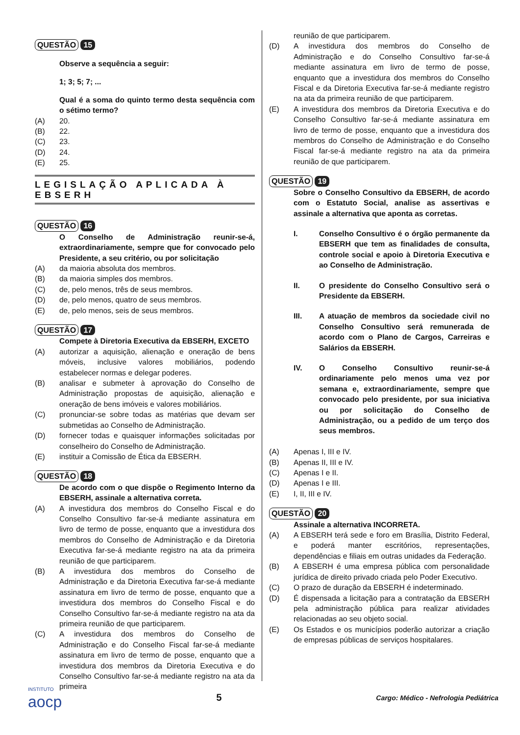QUESTÃO
15
Observe a sequência a seguir:
1; 3; 5; 7; ...
Qual é a soma do quinto termo desta sequência com o sétimo termo?
(A) 20.
(B) 22.
(C) 23.
(D) 24.
(E) 25.
LEGISLAÇÃO APLICADA À EBSERH
QUESTÃO
16
O Conselho de Administração reunir-se-á, extraordinariamente, sempre que for convocado pelo Presidente, a seu critério, ou por solicitação
(A) da maioria absoluta dos membros.
(B) da maioria simples dos membros.
(C) de, pelo menos, três de seus membros.
(D) de, pelo menos, quatro de seus membros.
(E) de, pelo menos, seis de seus membros.
QUESTÃO
17
Compete à Diretoria Executiva da EBSERH, EXCETO
(A) autorizar a aquisição, alienação e oneração de bens móveis, inclusive valores mobiliários, podendo estabelecer normas e delegar poderes.
(B) analisar e submeter à aprovação do Conselho de Administração propostas de aquisição, alienação e oneração de bens imóveis e valores mobiliários.
(C) pronunciar-se sobre todas as matérias que devam ser submetidas ao Conselho de Administração.
(D) fornecer todas e quaisquer informações solicitadas por conselheiro do Conselho de Administração.
(E) instituir a Comissão de Ética da EBSERH.
QUESTÃO
18
De acordo com o que dispõe o Regimento Interno da EBSERH, assinale a alternativa correta.
(A) A investidura dos membros do Conselho Fiscal e do Conselho Consultivo far-se-á mediante assinatura em livro de termo de posse, enquanto que a investidura dos membros do Conselho de Administração e da Diretoria Executiva far-se-á mediante registro na ata da primeira reunião de que participarem.
(B) A investidura dos membros do Conselho de Administração e da Diretoria Executiva far-se-á mediante assinatura em livro de termo de posse, enquanto que a investidura dos membros do Conselho Fiscal e do Conselho Consultivo far-se-á mediante registro na ata da primeira reunião de que participarem.
(C) A investidura dos membros do Conselho de Administração e do Conselho Fiscal far-se-á mediante assinatura em livro de termo de posse, enquanto que a investidura dos membros da Diretoria Executiva e do Conselho Consultivo far-se-á mediante registro na ata da primeira
reunião de que participarem.
(D) A investidura dos membros do Conselho de Administração e do Conselho Consultivo far-se-á mediante assinatura em livro de termo de posse, enquanto que a investidura dos membros do Conselho Fiscal e da Diretoria Executiva far-se-á mediante registro na ata da primeira reunião de que participarem.
(E) A investidura dos membros da Diretoria Executiva e do Conselho Consultivo far-se-á mediante assinatura em livro de termo de posse, enquanto que a investidura dos membros do Conselho de Administração e do Conselho Fiscal far-se-á mediante registro na ata da primeira reunião de que participarem.
QUESTÃO
19
Sobre o Conselho Consultivo da EBSERH, de acordo com o Estatuto Social, analise as assertivas e assinale a alternativa que aponta as corretas.
I. Conselho Consultivo é o órgão permanente da EBSERH que tem as finalidades de consulta, controle social e apoio à Diretoria Executiva e ao Conselho de Administração.
II. O presidente do Conselho Consultivo será o Presidente da EBSERH.
III. A atuação de membros da sociedade civil no Conselho Consultivo será remunerada de acordo com o Plano de Cargos, Carreiras e Salários da EBSERH.
IV. O Conselho Consultivo reunir-se-á ordinariamente pelo menos uma vez por semana e, extraordinariamente, sempre que convocado pelo presidente, por sua iniciativa ou por solicitação do Conselho de Administração, ou a pedido de um terço dos seus membros.
(A) Apenas I, III e IV.
(B) Apenas II, III e IV.
(C) Apenas I e II.
(D) Apenas I e III.
(E) I, II, III e IV.
QUESTÃO
20
Assinale a alternativa INCORRETA.
(A) A EBSERH terá sede e foro em Brasília, Distrito Federal, e poderá manter escritórios, representações, dependências e filiais em outras unidades da Federação.
(B) A EBSERH é uma empresa pública com personalidade jurídica de direito privado criada pelo Poder Executivo.
(C) O prazo de duração da EBSERH é indeterminado.
(D) É dispensada a licitação para a contratação da EBSERH pela administração pública para realizar atividades relacionadas ao seu objeto social.
(E) Os Estados e os municípios poderão autorizar a criação de empresas públicas de serviços hospitalares.
INSTITUTO
aocp
5
Cargo: Médico - Nefrologia Pediátrica